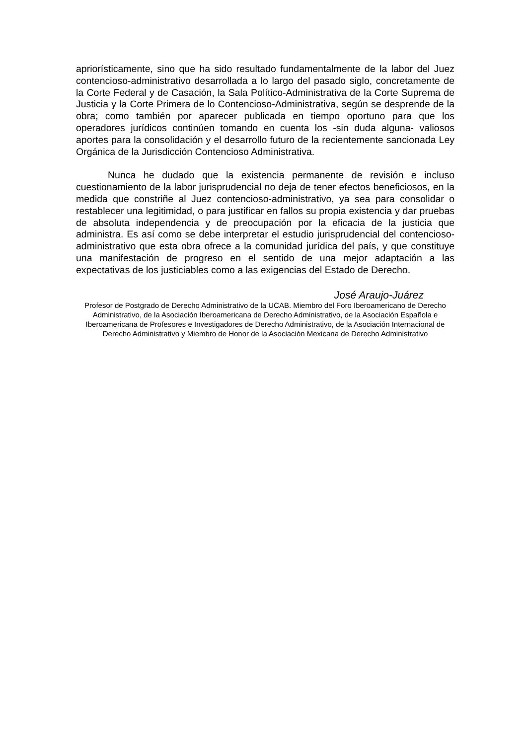apriorísticamente, sino que ha sido resultado fundamentalmente de la labor del Juez contencioso-administrativo desarrollada a lo largo del pasado siglo, concretamente de la Corte Federal y de Casación, la Sala Político-Administrativa de la Corte Suprema de Justicia y la Corte Primera de lo Contencioso-Administrativa, según se desprende de la obra; como también por aparecer publicada en tiempo oportuno para que los operadores jurídicos continúen tomando en cuenta los -sin duda alguna- valiosos aportes para la consolidación y el desarrollo futuro de la recientemente sancionada Ley Orgánica de la Jurisdicción Contencioso Administrativa.
Nunca he dudado que la existencia permanente de revisión e incluso cuestionamiento de la labor jurisprudencial no deja de tener efectos beneficiosos, en la medida que constriñe al Juez contencioso-administrativo, ya sea para consolidar o restablecer una legitimidad, o para justificar en fallos su propia existencia y dar pruebas de absoluta independencia y de preocupación por la eficacia de la justicia que administra. Es así como se debe interpretar el estudio jurisprudencial del contencioso-administrativo que esta obra ofrece a la comunidad jurídica del país, y que constituye una manifestación de progreso en el sentido de una mejor adaptación a las expectativas de los justiciables como a las exigencias del Estado de Derecho.
José Araujo-Juárez
Profesor de Postgrado de Derecho Administrativo de la UCAB. Miembro del Foro Iberoamericano de Derecho Administrativo, de la Asociación Iberoamericana de Derecho Administrativo, de la Asociación Española e Iberoamericana de Profesores e Investigadores de Derecho Administrativo, de la Asociación Internacional de Derecho Administrativo y Miembro de Honor de la Asociación Mexicana de Derecho Administrativo